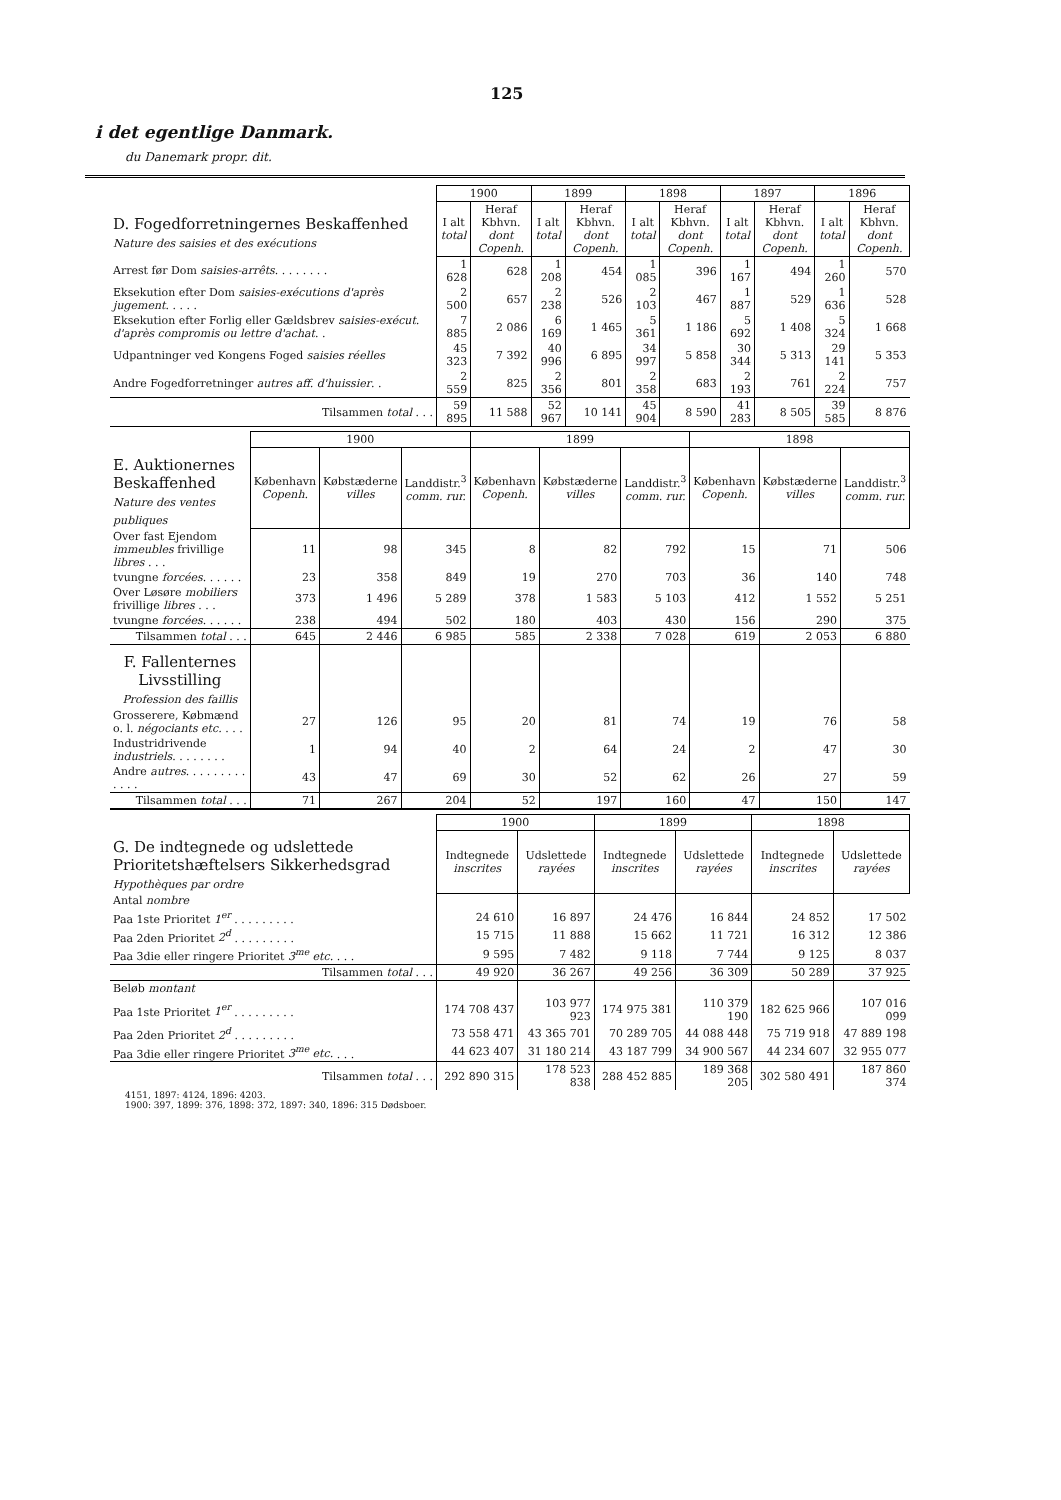125
i det egentlige Danmark.
du Danemark propr. dit.
| | 1900 | | 1899 | | 1898 | | 1897 | | 1896 | |
| D. Fogedforretningernes Beskaffenhed Nature des saisies et des exécutions | I alt total | Heraf Kbhvn. dont Copenh. | I alt total | Heraf Kbhvn. dont Copenh. | I alt total | Heraf Kbhvn. dont Copenh. | I alt total | Heraf Kbhvn. dont Copenh. | I alt total | Heraf Kbhvn. dont Copenh. |
| Arrest før Dom saisies-arrêts . . . . . . . . | 1 628 | 628 | 1 208 | 454 | 1 085 | 396 | 1 167 | 494 | 1 260 | 570 |
| Eksekution efter Dom saisies-exécutions d'après jugement . . . . . | 2 500 | 657 | 2 238 | 526 | 2 103 | 467 | 1 887 | 529 | 1 636 | 528 |
| Eksekution efter Forlig eller Gældsbrev saisies-exécut. d'après compromis ou lettre d'achat . . | 7 885 | 2 086 | 6 169 | 1 465 | 5 361 | 1 186 | 5 692 | 1 408 | 5 324 | 1 668 |
| Udpantninger ved Kongens Foged saisies réelles | 45 323 | 7 392 | 40 996 | 6 895 | 34 997 | 5 858 | 30 344 | 5 313 | 29 141 | 5 353 |
| Andre Fogedforretninger autres aff. d'huissier . . | 2 559 | 825 | 2 356 | 801 | 2 358 | 683 | 2 193 | 761 | 2 224 | 757 |
| Tilsammen total . . . | 59 895 | 11 588 | 52 967 | 10 141 | 45 904 | 8 590 | 41 283 | 8 505 | 39 585 | 8 876 |
| | 1900 | | | 1899 | | | 1898 | | |
| E. Auktionernes Beskaffenhed Nature des ventes publiques | København Copenh. | Købstæderne villes | Landdistr.<sup>3</sup> comm. rur. | København Copenh. | Købstæderne villes | Landdistr.<sup>3</sup> comm. rur. | København Copenh. | Købstæderne villes | Landdistr.<sup>3</sup> comm. rur. |
| Over fast Ejendom immeubles frivillige libres . . . | 11 | 98 | 345 | 8 | 82 | 792 | 15 | 71 | 506 |
| tvungne forcées . . . . . . | 23 | 358 | 849 | 19 | 270 | 703 | 36 | 140 | 748 |
| Over Løsøre mobiliers frivillige libres . . . | 373 | 1 496 | 5 289 | 378 | 1 583 | 5 103 | 412 | 1 552 | 5 251 |
| tvungne forcées . . . . . . | 238 | 494 | 502 | 180 | 403 | 430 | 156 | 290 | 375 |
| Tilsammen total . . . | 645 | 2 446 | 6 985 | 585 | 2 338 | 7 028 | 619 | 2 053 | 6 880 |
| F. Fallenternes Livsstilling Profession des faillis | | | | | | | | | |
| Grosserere, Købmænd o. l. négociants etc. . . . | 27 | 126 | 95 | 20 | 81 | 74 | 19 | 76 | 58 |
| Industridrivende industriels . . . . . . . . | 1 | 94 | 40 | 2 | 64 | 24 | 2 | 47 | 30 |
| Andre autres . . . . . . . . . . . . . | 43 | 47 | 69 | 30 | 52 | 62 | 26 | 27 | 59 |
| Tilsammen total . . . | 71 | 267 | 204 | 52 | 197 | 160 | 47 | 150 | 147 |
| | 1900 | | 1899 | | 1898 | |
| G. De indtegnede og udslettede Prioritetshæftelsers Sikkerhedsgrad Hypothèques par ordre | Indtegnede inscrites | Udslettede rayées | Indtegnede inscrites | Udslettede rayées | Indtegnede inscrites | Udslettede rayées |
| Antal nombre | | | | | | |
| Paa 1ste Prioritet 1<sup>er</sup> . . . . . . . . . | 24 610 | 16 897 | 24 476 | 16 844 | 24 852 | 17 502 |
| Paa 2den Prioritet 2<sup>d</sup> . . . . . . . . . | 15 715 | 11 888 | 15 662 | 11 721 | 16 312 | 12 386 |
| Paa 3die eller ringere Prioritet 3<sup>me</sup> etc. . . . | 9 595 | 7 482 | 9 118 | 7 744 | 9 125 | 8 037 |
| Tilsammen total . . . | 49 920 | 36 267 | 49 256 | 36 309 | 50 289 | 37 925 |
| Beløb montant | | | | | | |
| Paa 1ste Prioritet 1<sup>er</sup> . . . . . . . . . | 174 708 437 | 103 977 923 | 174 975 381 | 110 379 190 | 182 625 966 | 107 016 099 |
| Paa 2den Prioritet 2<sup>d</sup> . . . . . . . . . | 73 558 471 | 43 365 701 | 70 289 705 | 44 088 448 | 75 719 918 | 47 889 198 |
| Paa 3die eller ringere Prioritet 3<sup>me</sup> etc. . . . | 44 623 407 | 31 180 214 | 43 187 799 | 34 900 567 | 44 234 607 | 32 955 077 |
| Tilsammen total . . . | 292 890 315 | 178 523 838 | 288 452 885 | 189 368 205 | 302 580 491 | 187 860 374 |
4151, 1897: 4124, 1896: 4203.
1900: 397, 1899: 376, 1898: 372, 1897: 340, 1896: 315 Dødsboer.